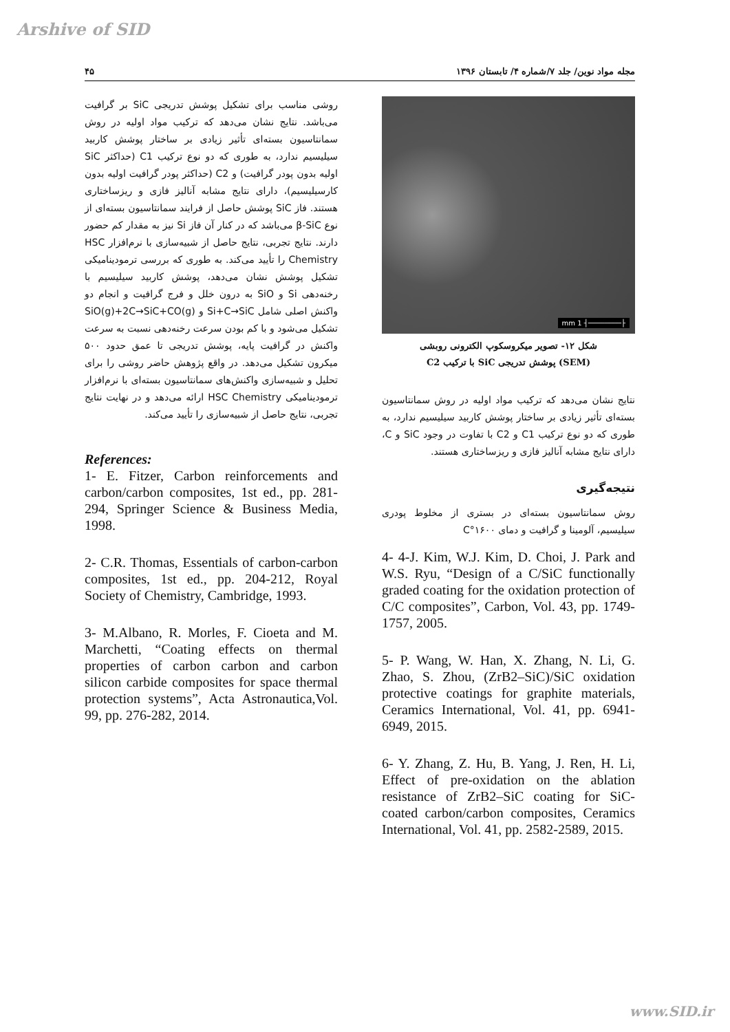Arshive of SID
مجله مواد نوین/ جلد ۷/شماره ۴/ تابستان ۱۳۹۶ ۴۵
├────────┤ 1 mm
شکل ۱۲- تصویر میکروسکوپ الکترونی روبشی
(SEM) پوشش تدریجی SiC با ترکیب C2
نتایج نشان می‌دهد که ترکیب مواد اولیه در روش سمانتاسیون بسته‌ای تأثیر زیادی بر ساختار پوشش کاربید سیلیسیم ندارد، به طوری که دو نوع ترکیب C1 و C2 با تفاوت در وجود SiC و C، دارای نتایج مشابه آنالیز فازی و ریزساختاری هستند.
نتیجه‌گیری
روش سمانتاسیون بسته‌ای در بستری از مخلوط پودری سیلیسیم، آلومینا و گرافیت و دمای ۱۶۰۰°C
4- 4-J. Kim, W.J. Kim, D. Choi, J. Park and W.S. Ryu, “Design of a C/SiC functionally graded coating for the oxidation protection of C/C composites”, Carbon, Vol. 43, pp. 1749-1757, 2005.
5- P. Wang, W. Han, X. Zhang, N. Li, G. Zhao, S. Zhou, (ZrB2–SiC)/SiC oxidation protective coatings for graphite materials, Ceramics International, Vol. 41, pp. 6941-6949, 2015.
6- Y. Zhang, Z. Hu, B. Yang, J. Ren, H. Li, Effect of pre-oxidation on the ablation resistance of ZrB2–SiC coating for SiC-coated carbon/carbon composites, Ceramics International, Vol. 41, pp. 2582-2589, 2015.
روشی مناسب برای تشکیل پوشش تدریجی SiC بر گرافیت می‌باشد. نتایج نشان می‌دهد که ترکیب مواد اولیه در روش سمانتاسیون بسته‌ای تأثیر زیادی بر ساختار پوشش کاربید سیلیسیم ندارد، به طوری که دو نوع ترکیب C1 (حداکثر SiC اولیه بدون پودر گرافیت) و C2 (حداکثر پودر گرافیت اولیه بدون کارسیلیسیم)، دارای نتایج مشابه آنالیز فازی و ریزساختاری هستند. فاز SiC پوشش حاصل از فرایند سمانتاسیون بسته‌ای از نوع β-SiC می‌باشد که در کنار آن فاز Si نیز به مقدار کم حضور دارند. نتایج تجربی، نتایج حاصل از شبیه‌سازی با نرم‌افزار HSC Chemistry را تأیید می‌کند. به طوری که بررسی ترمودینامیکی تشکیل پوشش نشان می‌دهد، پوشش کاربید سیلیسیم با رخنه‌دهی Si و SiO به درون خلل و فرج گرافیت و انجام دو واکنش اصلی شامل Si+C→SiC و SiO(g)+2C→SiC+CO(g) تشکیل می‌شود و با کم بودن سرعت رخنه‌دهی نسبت به سرعت واکنش در گرافیت پایه، پوشش تدریجی تا عمق حدود ۵۰۰ میکرون تشکیل می‌دهد. در واقع پژوهش حاضر روشی را برای تحلیل و شبیه‌سازی واکنش‌های سمانتاسیون بسته‌ای با نرم‌افزار ترمودینامیکی HSC Chemistry ارائه می‌دهد و در نهایت نتایج تجربی، نتایج حاصل از شبیه‌سازی را تأیید می‌کند.
References:
1- E. Fitzer, Carbon reinforcements and carbon/carbon composites, 1st ed., pp. 281-294, Springer Science & Business Media, 1998.
2- C.R. Thomas, Essentials of carbon-carbon composites, 1st ed., pp. 204-212, Royal Society of Chemistry, Cambridge, 1993.
3- M.Albano, R. Morles, F. Cioeta and M. Marchetti, “Coating effects on thermal properties of carbon carbon and carbon silicon carbide composites for space thermal protection systems”, Acta Astronautica,Vol. 99, pp. 276-282, 2014.
www.SID.ir